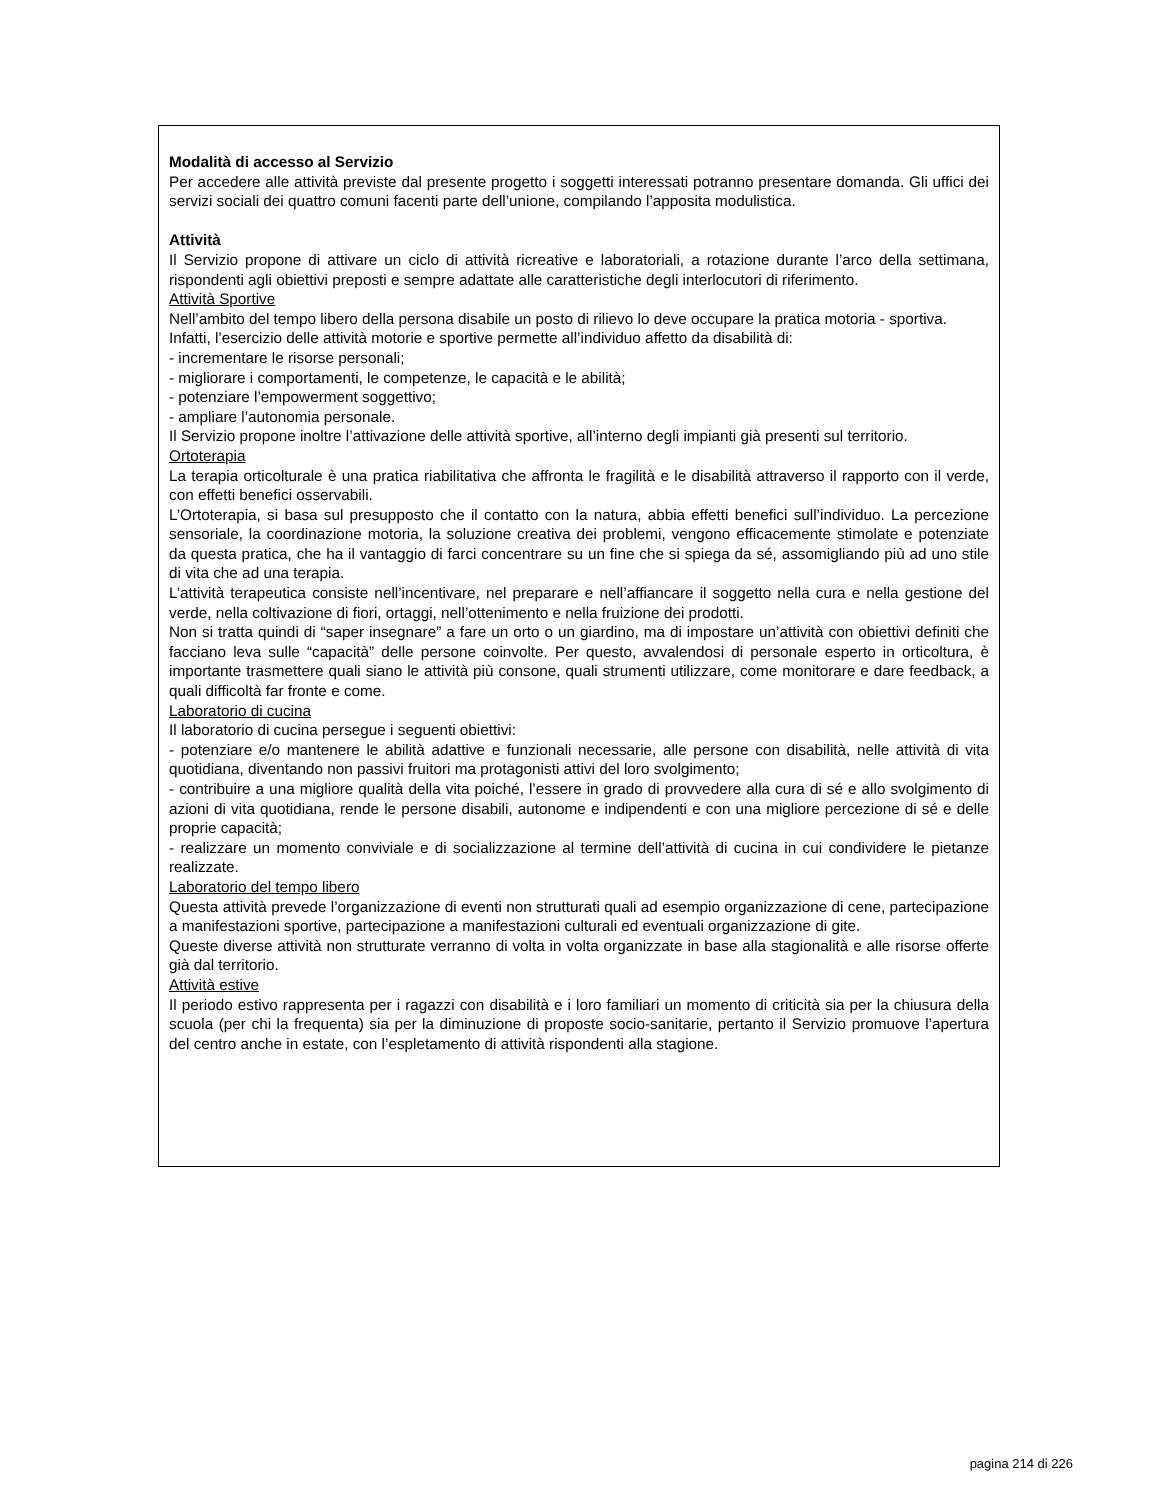Modalità di accesso al Servizio
Per accedere alle attività previste dal presente progetto i soggetti interessati potranno presentare domanda. Gli uffici dei servizi sociali dei quattro comuni facenti parte dell’unione, compilando l’apposita modulistica.
Attività
Il Servizio propone di attivare un ciclo di attività ricreative e laboratoriali, a rotazione durante l’arco della settimana, rispondenti agli obiettivi preposti e sempre adattate alle caratteristiche degli interlocutori di riferimento.
Attività Sportive
Nell’ambito del tempo libero della persona disabile un posto di rilievo lo deve occupare la pratica motoria - sportiva.
Infatti, l’esercizio delle attività motorie e sportive permette all’individuo affetto da disabilità di:
- incrementare le risorse personali;
- migliorare i comportamenti, le competenze, le capacità e le abilità;
- potenziare l’empowerment soggettivo;
- ampliare l’autonomia personale.
Il Servizio propone inoltre l’attivazione delle attività sportive, all’interno degli impianti già presenti sul territorio.
Ortoterapia
La terapia orticolturale è una pratica riabilitativa che affronta le fragilità e le disabilità attraverso il rapporto con il verde, con effetti benefici osservabili.
L’Ortoterapia, si basa sul presupposto che il contatto con la natura, abbia effetti benefici sull’individuo. La percezione sensoriale, la coordinazione motoria, la soluzione creativa dei problemi, vengono efficacemente stimolate e potenziate da questa pratica, che ha il vantaggio di farci concentrare su un fine che si spiega da sé, assomigliando più ad uno stile di vita che ad una terapia.
L’attività terapeutica consiste nell’incentivare, nel preparare e nell’affiancare il soggetto nella cura e nella gestione del verde, nella coltivazione di fiori, ortaggi, nell’ottenimento e nella fruizione dei prodotti.
Non si tratta quindi di “saper insegnare” a fare un orto o un giardino, ma di impostare un’attività con obiettivi definiti che facciano leva sulle “capacità” delle persone coinvolte. Per questo, avvalendosi di personale esperto in orticoltura, è importante trasmettere quali siano le attività più consone, quali strumenti utilizzare, come monitorare e dare feedback, a quali difficoltà far fronte e come.
Laboratorio di cucina
Il laboratorio di cucina persegue i seguenti obiettivi:
- potenziare e/o mantenere le abilità adattive e funzionali necessarie, alle persone con disabilità, nelle attività di vita quotidiana, diventando non passivi fruitori ma protagonisti attivi del loro svolgimento;
- contribuire a una migliore qualità della vita poiché, l’essere in grado di provvedere alla cura di sé e allo svolgimento di azioni di vita quotidiana, rende le persone disabili, autonome e indipendenti e con una migliore percezione di sé e delle proprie capacità;
- realizzare un momento conviviale e di socializzazione al termine dell’attività di cucina in cui condividere le pietanze realizzate.
Laboratorio del tempo libero
Questa attività prevede l’organizzazione di eventi non strutturati quali ad esempio organizzazione di cene, partecipazione a manifestazioni sportive, partecipazione a manifestazioni culturali ed eventuali organizzazione di gite.
Queste diverse attività non strutturate verranno di volta in volta organizzate in base alla stagionalità e alle risorse offerte già dal territorio.
Attività estive
Il periodo estivo rappresenta per i ragazzi con disabilità e i loro familiari un momento di criticità sia per la chiusura della scuola (per chi la frequenta) sia per la diminuzione di proposte socio-sanitarie, pertanto il Servizio promuove l’apertura del centro anche in estate, con l’espletamento di attività rispondenti alla stagione.
pagina 214 di 226